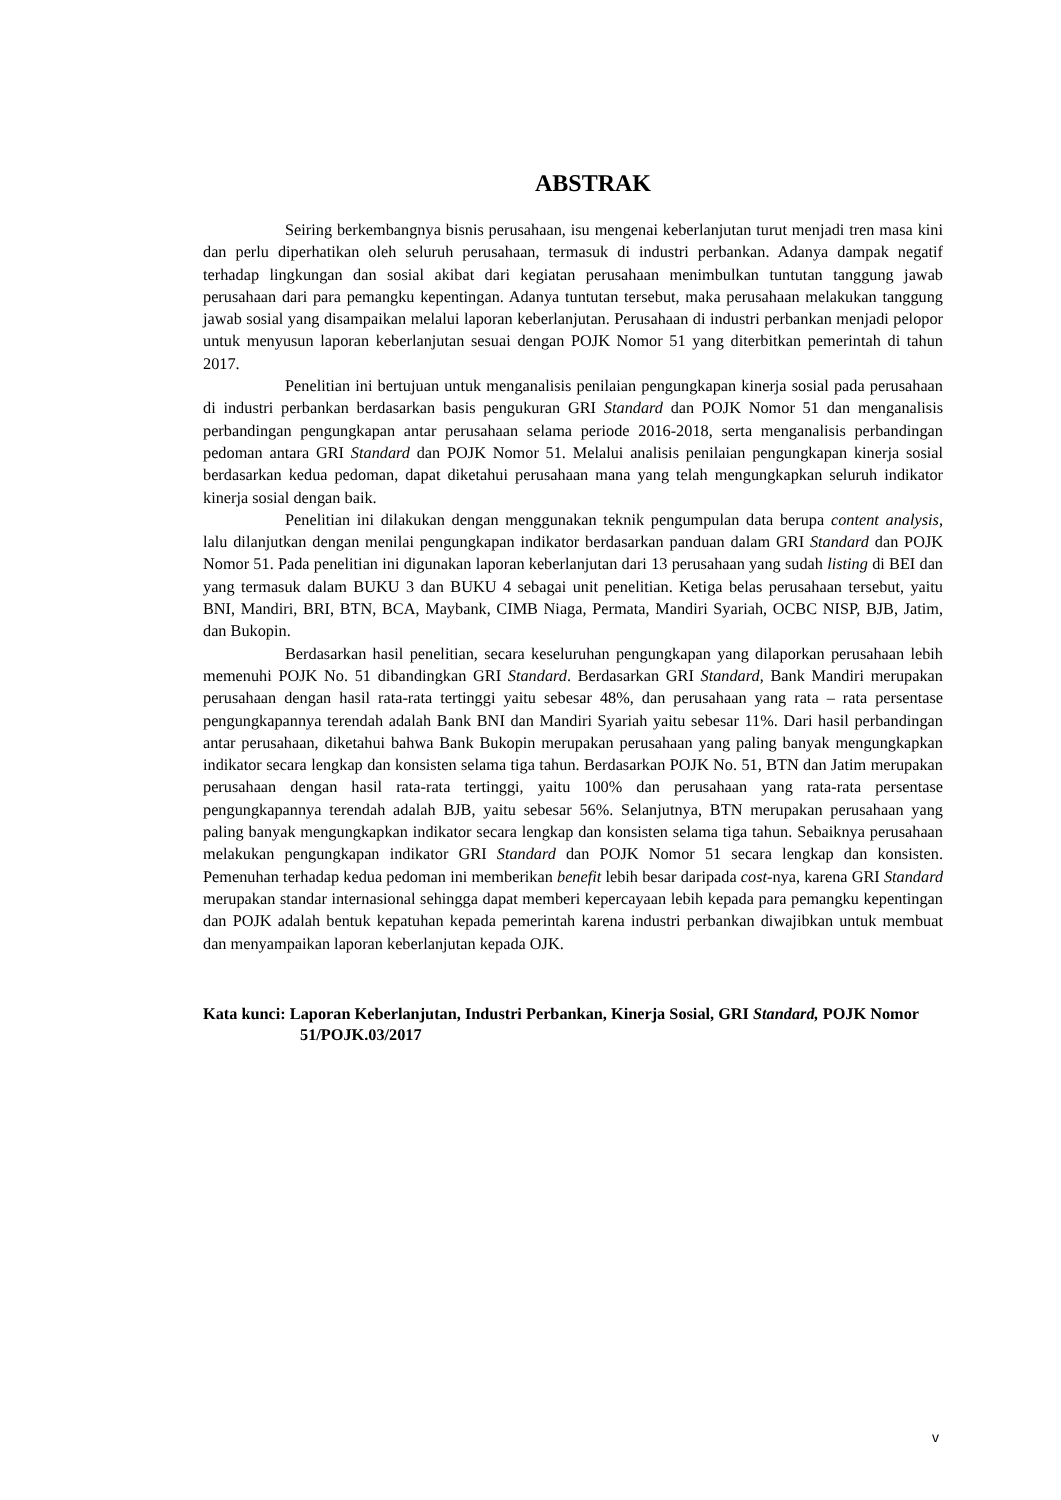ABSTRAK
Seiring berkembangnya bisnis perusahaan, isu mengenai keberlanjutan turut menjadi tren masa kini dan perlu diperhatikan oleh seluruh perusahaan, termasuk di industri perbankan. Adanya dampak negatif terhadap lingkungan dan sosial akibat dari kegiatan perusahaan menimbulkan tuntutan tanggung jawab perusahaan dari para pemangku kepentingan. Adanya tuntutan tersebut, maka perusahaan melakukan tanggung jawab sosial yang disampaikan melalui laporan keberlanjutan. Perusahaan di industri perbankan menjadi pelopor untuk menyusun laporan keberlanjutan sesuai dengan POJK Nomor 51 yang diterbitkan pemerintah di tahun 2017.
Penelitian ini bertujuan untuk menganalisis penilaian pengungkapan kinerja sosial pada perusahaan di industri perbankan berdasarkan basis pengukuran GRI Standard dan POJK Nomor 51 dan menganalisis perbandingan pengungkapan antar perusahaan selama periode 2016-2018, serta menganalisis perbandingan pedoman antara GRI Standard dan POJK Nomor 51. Melalui analisis penilaian pengungkapan kinerja sosial berdasarkan kedua pedoman, dapat diketahui perusahaan mana yang telah mengungkapkan seluruh indikator kinerja sosial dengan baik.
Penelitian ini dilakukan dengan menggunakan teknik pengumpulan data berupa content analysis, lalu dilanjutkan dengan menilai pengungkapan indikator berdasarkan panduan dalam GRI Standard dan POJK Nomor 51. Pada penelitian ini digunakan laporan keberlanjutan dari 13 perusahaan yang sudah listing di BEI dan yang termasuk dalam BUKU 3 dan BUKU 4 sebagai unit penelitian. Ketiga belas perusahaan tersebut, yaitu BNI, Mandiri, BRI, BTN, BCA, Maybank, CIMB Niaga, Permata, Mandiri Syariah, OCBC NISP, BJB, Jatim, dan Bukopin.
Berdasarkan hasil penelitian, secara keseluruhan pengungkapan yang dilaporkan perusahaan lebih memenuhi POJK No. 51 dibandingkan GRI Standard. Berdasarkan GRI Standard, Bank Mandiri merupakan perusahaan dengan hasil rata-rata tertinggi yaitu sebesar 48%, dan perusahaan yang rata – rata persentase pengungkapannya terendah adalah Bank BNI dan Mandiri Syariah yaitu sebesar 11%. Dari hasil perbandingan antar perusahaan, diketahui bahwa Bank Bukopin merupakan perusahaan yang paling banyak mengungkapkan indikator secara lengkap dan konsisten selama tiga tahun. Berdasarkan POJK No. 51, BTN dan Jatim merupakan perusahaan dengan hasil rata-rata tertinggi, yaitu 100% dan perusahaan yang rata-rata persentase pengungkapannya terendah adalah BJB, yaitu sebesar 56%. Selanjutnya, BTN merupakan perusahaan yang paling banyak mengungkapkan indikator secara lengkap dan konsisten selama tiga tahun. Sebaiknya perusahaan melakukan pengungkapan indikator GRI Standard dan POJK Nomor 51 secara lengkap dan konsisten. Pemenuhan terhadap kedua pedoman ini memberikan benefit lebih besar daripada cost-nya, karena GRI Standard merupakan standar internasional sehingga dapat memberi kepercayaan lebih kepada para pemangku kepentingan dan POJK adalah bentuk kepatuhan kepada pemerintah karena industri perbankan diwajibkan untuk membuat dan menyampaikan laporan keberlanjutan kepada OJK.
Kata kunci: Laporan Keberlanjutan, Industri Perbankan, Kinerja Sosial, GRI Standard, POJK Nomor 51/POJK.03/2017
v